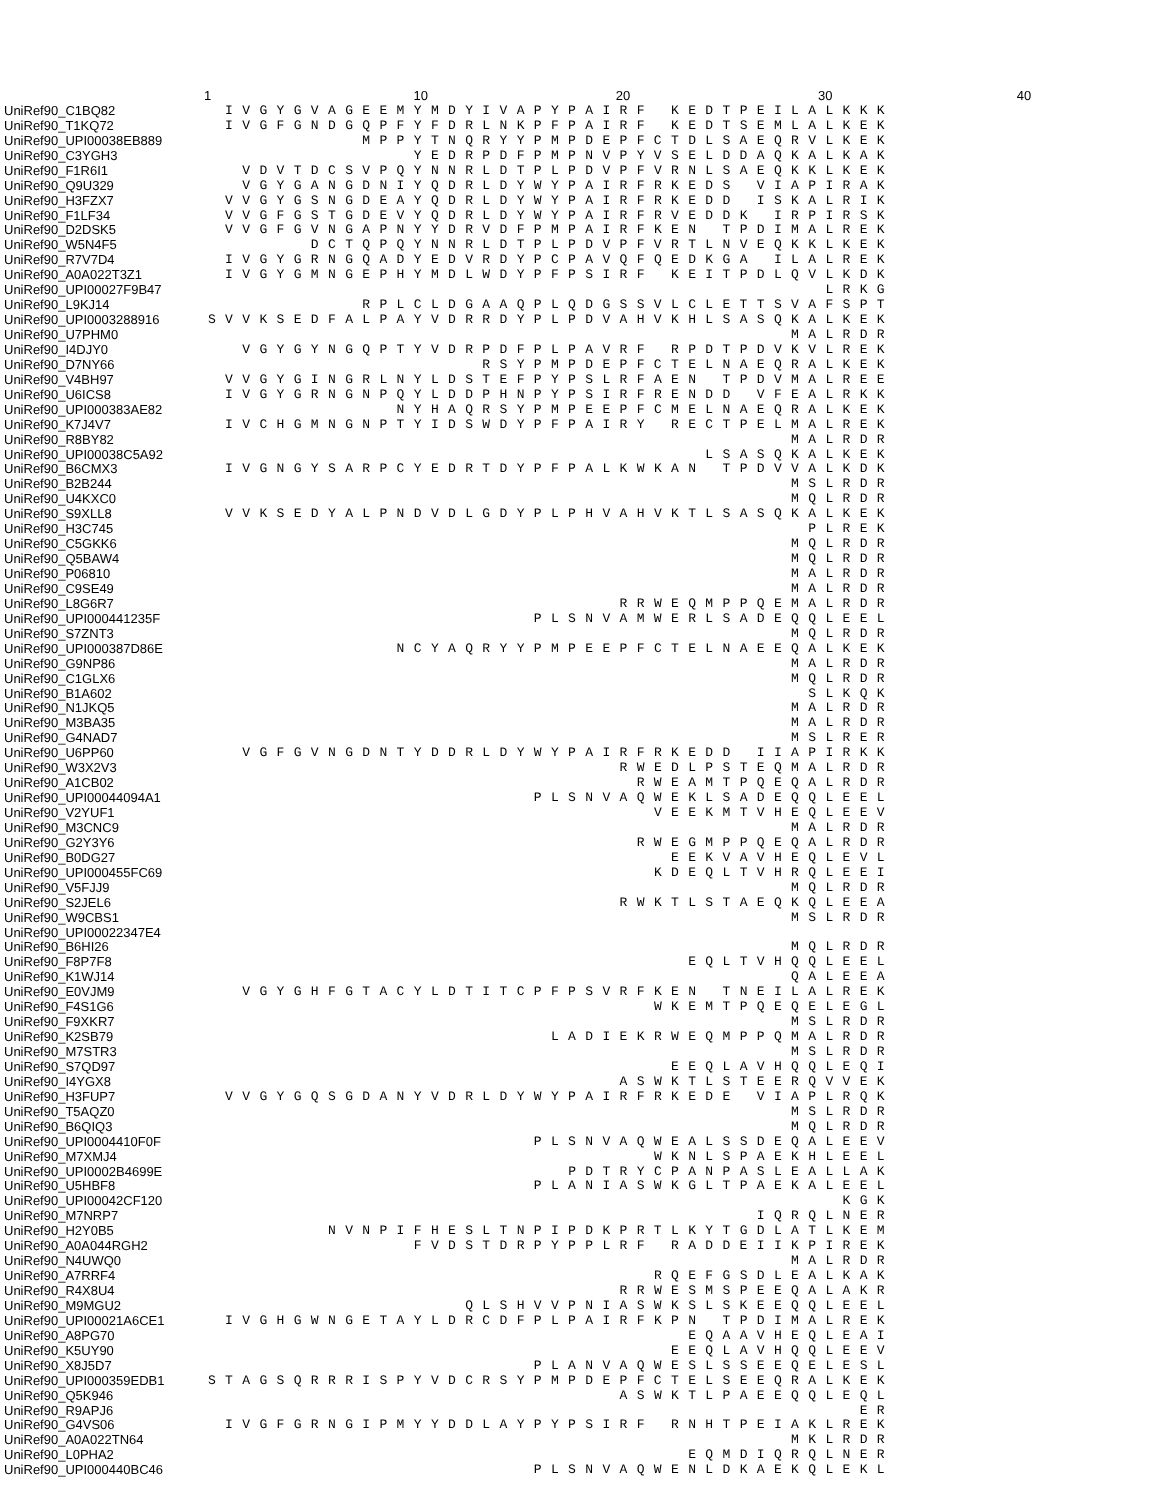1 10 20 30 40
UniRef90_C1BQ82 IVGYGVAGEEMYMDYIVAPYPAIRF KEDTPEILALKKK
UniRef90_T1KQ72 IVGFGNDGQPFYFDRLNKPFPAIRF KEDTSEMLALKEK
UniRef90_UPI00038EB889 MPPYTNQRYYPMPDEPFCTDLSAEQRVLKEK
UniRef90_C3YGH3 YEDRPDFPMPNVPYVSELDDAQKALKAK
UniRef90_F1R6I1 VDVTDCSVPQYNNRLDTPLPDVPFVRNLSAEQKKLKEK
UniRef90_Q9U329 VGYGANGDNIYQDRLDYWYPAIRFRKEDS VIAPIRAK
UniRef90_H3FZX7 VVGYGSNGDEAYQDRLDYWYPAIRFRKEDD ISKALRIK
UniRef90_F1LF34 VVGFGSTGDEVYQDRLDYWYPAIRFRVEDDK IRPIRSK
UniRef90_D2DSK5 VVGFGVNGAPNYYDRVDFPMPAIRFKEN TPDIMALREK
UniRef90_W5N4F5 DCTQPQYNNRLDTPLPDVPFVRTLNVEQKKLKEK
UniRef90_R7V7D4 IVGYGRNGQADYEDVRDYPCPAVQFQEDKGA ILALREK
UniRef90_A0A022T3Z1 IVGYGMNGEPHYMDLWDYPFPSIRF KEITPDLQVLKDK
UniRef90_UPI00027F9B47 LRKG
UniRef90_L9KJ14 RPLCLDGAAQPLQDGSSVLCLETTSVAFSPT
UniRef90_UPI0003288916 SVVKSEDFALPAYVDRRDYPLPDVAHVKHLSASQKALKEK
UniRef90_U7PHM0 MALRDR
UniRef90_I4DJY0 VGYGYNGQPTYVDRPDFPLPAVRF RPDTPDVKVLREK
UniRef90_D7NY66 RSYPMPDEPFCTELNAEQRALKEK
UniRef90_V4BH97 VVGYGINGRLNYLDSTEFPYPSLRFAEN TPDVMALREE
UniRef90_U6ICS8 IVGYGRNGNPQYLDDPHNPYPSIRFRENDD VFEALRKK
UniRef90_UPI000383AE82 NYHAQRSYPMPEEPFCMELNAEQRALKEK
UniRef90_K7J4V7 IVCHGMNGNPTYIDSWDYPFPAIRY RECTPELMALREK
UniRef90_R8BY82 MALRDR
UniRef90_UPI00038C5A92 LSASQKALKEK
UniRef90_B6CMX3 IVGNGYSARPCYEDRTDYPFPALKWKAN TPDVVALKDK
UniRef90_B2B244 MSLRDR
UniRef90_U4KXC0 MQLRDR
UniRef90_S9XLL8 VVKSEDYALPNDVDLGDYPLPHVAHVKTLSASQKALKEK
UniRef90_H3C745 PLREK
UniRef90_C5GKK6 MQLRDR
UniRef90_Q5BAW4 MQLRDR
UniRef90_P06810 MALRDR
UniRef90_C9SE49 MALRDR
UniRef90_L8G6R7 RRWEQMPPQEMALRDR
UniRef90_UPI000441235F PLSNVAMWERLSADEQQLEEL
UniRef90_S7ZNT3 MQLRDR
UniRef90_UPI000387D86E NCYAQRYYPMPEEPFCTELNAEEQALKEK
UniRef90_G9NP86 MALRDR
UniRef90_C1GLX6 MQLRDR
UniRef90_B1A602 SLKQK
UniRef90_N1JKQ5 MALRDR
UniRef90_M3BA35 MALRDR
UniRef90_G4NAD7 MSLRER
UniRef90_U6PP60 VGFGVNGDNTYDDRLDYWYPAIRFRKEDD IIAPIRKK
UniRef90_W3X2V3 RWEDLPSTEQMALRDR
UniRef90_A1CB02 RWEAMTPQEQALRDR
UniRef90_UPI00044094A1 PLSNVAQWEKLSADEQQLEEL
UniRef90_V2YUF1 VEEKMTVHEQLEEV
UniRef90_M3CNC9 MALRDR
UniRef90_G2Y3Y6 RWEGMPPQEQALRDR
UniRef90_B0DG27 EEKVAVHEQLEVL
UniRef90_UPI000455FC69 KDEQLTVHRQLEEI
UniRef90_V5FJJ9 MQLRDR
UniRef90_S2JEL6 RWKTLSTAEQKQLEEA
UniRef90_W9CBS1 MSLRDR
UniRef90_UPI00022347E4
UniRef90_B6HI26 MQLRDR
UniRef90_F8P7F8 EQLTVHQQLEEL
UniRef90_K1WJ14 QALEEA
UniRef90_E0VJM9 VGYGHFGTACYLDTITCPFPSVRFKEN TNEILALREK
UniRef90_F4S1G6 WKEMTPQEQELEGL
UniRef90_F9XKR7 MSLRDR
UniRef90_K2SB79 LADIEKRWEQMPPQMALRDR
UniRef90_M7STR3 MSLRDR
UniRef90_S7QD97 EEQLAVHQQLEQI
UniRef90_I4YGX8 ASWKTLSTEERQVVEK
UniRef90_H3FUP7 VVGYGQSGDANYVDRLDYWYPAIRFRKEDE VIAPLRQK
UniRef90_T5AQZ0 MSLRDR
UniRef90_B6QIQ3 MQLRDR
UniRef90_UPI0004410F0F PLSNVAQWEALSSDEQALEEV
UniRef90_M7XMJ4 WKNLSPAEKHLEEL
UniRef90_UPI0002B4699E PDTRYCPANPASLEALLAK
UniRef90_U5HBF8 PLANIASWKGLTPAEKALEEL
UniRef90_UPI00042CF120 KGK
UniRef90_M7NRP7 IQRQLNER
UniRef90_H2Y0B5 NVNPIFHESLTNPIPDKPRTLKYTGDLATLKEM
UniRef90_A0A044RGH2 FVDSTDRPYPPLRF RADDEIIKPIREK
UniRef90_N4UWQ0 MALRDR
UniRef90_A7RRF4 RQEFGSDLEALKAK
UniRef90_R4X8U4 RRWESMSPEEQALAKR
UniRef90_M9MGU2 QLSHVVPNIASWKSLSKEEQQLEEL
UniRef90_UPI00021A6CE1 IVGHGWNGETAYLDRCDFPLPAIRFKPN TPDIMALREK
UniRef90_A8PG70 EQAAVHEQLEAI
UniRef90_K5UY90 EEQLAVHQQLEEV
UniRef90_X8J5D7 PLANVAQWESLSSEEQELESL
UniRef90_UPI000359EDB1 STAGSQRRRISPYVDCRSYPMPDEPFCTELSEEQRALKEK
UniRef90_Q5K946 ASWKTLPAEEQQLEQL
UniRef90_R9APJ6 ER
UniRef90_G4VS06 IVGFGRNGIPMYYDDLAYPYPSIRF RNHTPEIAKLREK
UniRef90_A0A022TN64 MKLRDR
UniRef90_L0PHA2 EQMDIQRQLNER
UniRef90_UPI000440BC46 PLSNVAQWENLDKAEKQLEKL